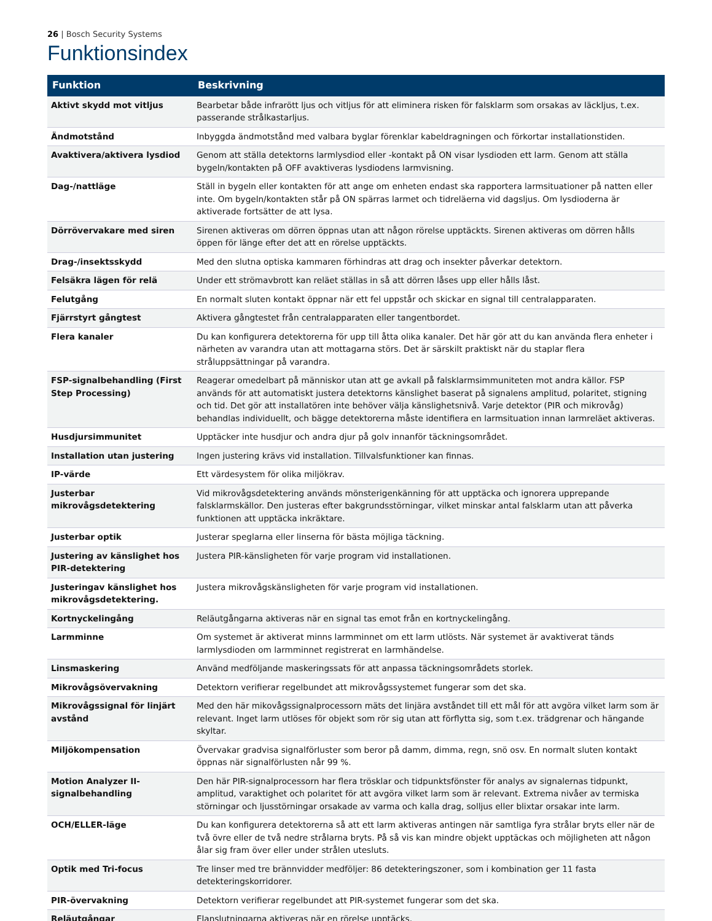26 | Bosch Security Systems
Funktionsindex
| Funktion | Beskrivning |
| --- | --- |
| Aktivt skydd mot vitljus | Bearbetar både infrarött ljus och vitljus för att eliminera risken för falsklarm som orsakas av läckljus, t.ex. passerande strålkastarljus. |
| Ändmotstånd | Inbyggda ändmotstånd med valbara byglar förenklar kabeldragningen och förkortar installationstiden. |
| Avaktivera/aktivera lysdiod | Genom att ställa detektorns larmlysdiod eller -kontakt på ON visar lysdioden ett larm. Genom att ställa bygeln/kontakten på OFF avaktiveras lysdiodens larmvisning. |
| Dag-/nattläge | Ställ in bygeln eller kontakten för att ange om enheten endast ska rapportera larmsituationer på natten eller inte. Om bygeln/kontakten står på ON spärras larmet och tidreläerna vid dagsljus. Om lysdioderna är aktiverade fortsätter de att lysa. |
| Dörrövervakare med siren | Sirenen aktiveras om dörren öppnas utan att någon rörelse upptäckts. Sirenen aktiveras om dörren hålls öppen för länge efter det att en rörelse upptäckts. |
| Drag-/insektsskydd | Med den slutna optiska kammaren förhindras att drag och insekter påverkar detektorn. |
| Felsäkra lägen för relä | Under ett strömavbrott kan reläet ställas in så att dörren låses upp eller hålls låst. |
| Felutgång | En normalt sluten kontakt öppnar när ett fel uppstår och skickar en signal till centralapparaten. |
| Fjärrstyrt gångtest | Aktivera gångtestet från centralapparaten eller tangentbordet. |
| Flera kanaler | Du kan konfigurera detektorerna för upp till åtta olika kanaler. Det här gör att du kan använda flera enheter i närheten av varandra utan att mottagarna störs. Det är särskilt praktiskt när du staplar flera stråluppsättningar på varandra. |
| FSP-signalbehandling (First Step Processing) | Reagerar omedelbart på människor utan att ge avkall på falsklarmsimmuniteten mot andra källor. FSP används för att automatiskt justera detektorns känslighet baserat på signalens amplitud, polaritet, stigning och tid. Det gör att installatören inte behöver välja känslighetsnivå. Varje detektor (PIR och mikrovåg) behandlas individuellt, och bägge detektorerna måste identifiera en larmsituation innan larmreläet aktiveras. |
| Husdjursimmunitet | Upptäcker inte husdjur och andra djur på golv innanför täckningsområdet. |
| Installation utan justering | Ingen justering krävs vid installation. Tillvalsfunktioner kan finnas. |
| IP-värde | Ett värdesystem för olika miljökrav. |
| Justerbar mikrovågsdetektering | Vid mikrovågsdetektering används mönsterigenkänning för att upptäcka och ignorera upprepande falsklarmskällor. Den justeras efter bakgrundsstörningar, vilket minskar antal falsklarm utan att påverka funktionen att upptäcka inkräktare. |
| Justerbar optik | Justerar speglarna eller linserna för bästa möjliga täckning. |
| Justering av känslighet hos PIR-detektering | Justera PIR-känsligheten för varje program vid installationen. |
| Justeringav känslighet hos mikrovågsdetektering. | Justera mikrovågskänsligheten för varje program vid installationen. |
| Kortnyckelingång | Reläutgångarna aktiveras när en signal tas emot från en kortnyckelingång. |
| Larmminne | Om systemet är aktiverat minns larmminnet om ett larm utlösts. När systemet är avaktiverat tänds larmlysdioden om larmminnet registrerat en larmhändelse. |
| Linsmaskering | Använd medföljande maskeringssats för att anpassa täckningsområdets storlek. |
| Mikrovågsövervakning | Detektorn verifierar regelbundet att mikrovågssystemet fungerar som det ska. |
| Mikrovågssignal för linjärt avstånd | Med den här mikovågssignalprocessorn mäts det linjära avståndet till ett mål för att avgöra vilket larm som är relevant. Inget larm utlöses för objekt som rör sig utan att förflytta sig, som t.ex. trädgrenar och hängande skyltar. |
| Miljökompensation | Övervakar gradvisa signalförluster som beror på damm, dimma, regn, snö osv. En normalt sluten kontakt öppnas när signalförlusten når 99 %. |
| Motion Analyzer II-signalbehandling | Den här PIR-signalprocessorn har flera trösklar och tidpunktsfönster för analys av signalernas tidpunkt, amplitud, varaktighet och polaritet för att avgöra vilket larm som är relevant. Extrema nivåer av termiska störningar och ljusstörningar orsakade av varma och kalla drag, solljus eller blixtar orsakar inte larm. |
| OCH/ELLER-läge | Du kan konfigurera detektorerna så att ett larm aktiveras antingen när samtliga fyra strålar bryts eller när de två övre eller de två nedre strålarna bryts. På så vis kan mindre objekt upptäckas och möjligheten att någon ålar sig fram över eller under strålen utesluts. |
| Optik med Tri-focus | Tre linser med tre brännvidder medföljer: 86 detekteringszoner, som i kombination ger 11 fasta detekteringskorridorer. |
| PIR-övervakning | Detektorn verifierar regelbundet att PIR-systemet fungerar som det ska. |
| Reläutgångar | Elanslutningarna aktiveras när en rörelse upptäcks. |